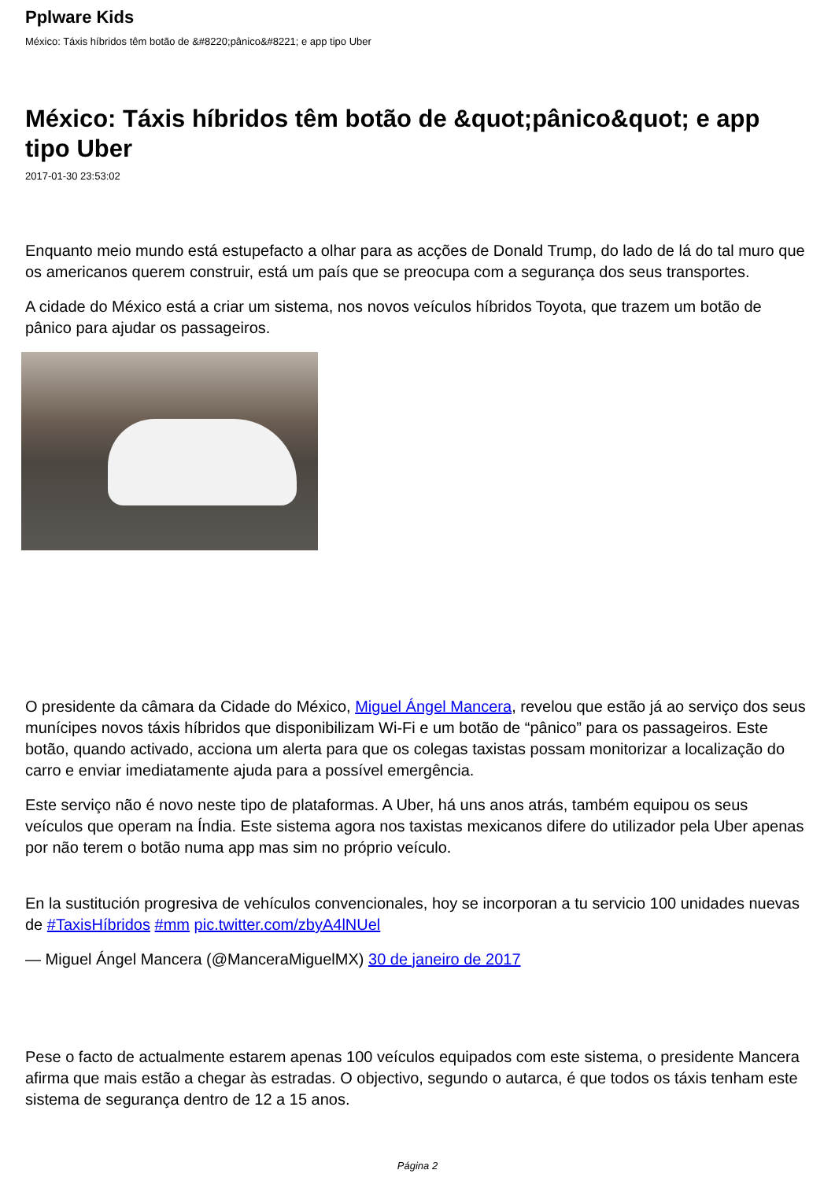Pplware Kids
México: Táxis híbridos têm botão de &#8220;pânico&#8221; e app tipo Uber
México: Táxis híbridos têm botão de &quot;pânico&quot; e app tipo Uber
2017-01-30 23:53:02
Enquanto meio mundo está estupefacto a olhar para as acções de Donald Trump, do lado de lá do tal muro que os americanos querem construir, está um país que se preocupa com a segurança dos seus transportes.
A cidade do México está a criar um sistema, nos novos veículos híbridos Toyota, que trazem um botão de pânico para ajudar os passageiros.
O presidente da câmara da Cidade do México, Miguel Ángel Mancera, revelou que estão já ao serviço dos seus munícipes novos táxis híbridos que disponibilizam Wi-Fi e um botão de “pânico” para os passageiros. Este botão, quando activado, acciona um alerta para que os colegas taxistas possam monitorizar a localização do carro e enviar imediatamente ajuda para a possível emergência.
Este serviço não é novo neste tipo de plataformas. A Uber, há uns anos atrás, também equipou os seus veículos que operam na Índia. Este sistema agora nos taxistas mexicanos difere do utilizador pela Uber apenas por não terem o botão numa app mas sim no próprio veículo.
En la sustitución progresiva de vehículos convencionales, hoy se incorporan a tu servicio 100 unidades nuevas de #TaxisHíbridos #mm pic.twitter.com/zbyA4lNUel
— Miguel Ángel Mancera (@ManceraMiguelMX) 30 de janeiro de 2017
Pese o facto de actualmente estarem apenas 100 veículos equipados com este sistema, o presidente Mancera afirma que mais estão a chegar às estradas. O objectivo, segundo o autarca, é que todos os táxis tenham este sistema de segurança dentro de 12 a 15 anos.
Página 2